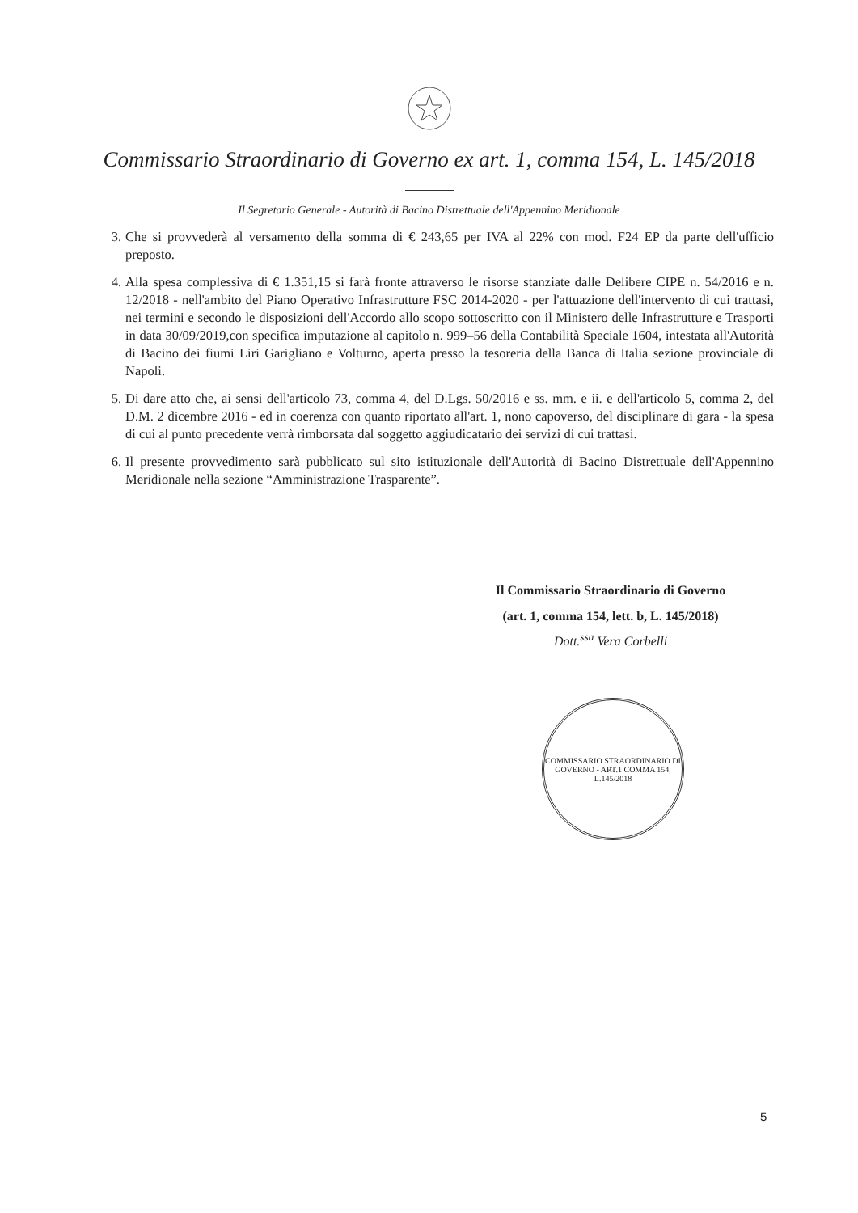Commissario Straordinario di Governo ex art. 1, comma 154, L. 145/2018
Il Segretario Generale - Autorità di Bacino Distrettuale dell'Appennino Meridionale
3. Che si provvederà al versamento della somma di € 243,65 per IVA al 22% con mod. F24 EP da parte dell'ufficio preposto.
4. Alla spesa complessiva di € 1.351,15 si farà fronte attraverso le risorse stanziate dalle Delibere CIPE n. 54/2016 e n. 12/2018 - nell'ambito del Piano Operativo Infrastrutture FSC 2014-2020 - per l'attuazione dell'intervento di cui trattasi, nei termini e secondo le disposizioni dell'Accordo allo scopo sottoscritto con il Ministero delle Infrastrutture e Trasporti in data 30/09/2019,con specifica imputazione al capitolo n. 999–56 della Contabilità Speciale 1604, intestata all'Autorità di Bacino dei fiumi Liri Garigliano e Volturno, aperta presso la tesoreria della Banca di Italia sezione provinciale di Napoli.
5. Di dare atto che, ai sensi dell'articolo 73, comma 4, del D.Lgs. 50/2016 e ss. mm. e ii. e dell'articolo 5, comma 2, del D.M. 2 dicembre 2016 - ed in coerenza con quanto riportato all'art. 1, nono capoverso, del disciplinare di gara - la spesa di cui al punto precedente verrà rimborsata dal soggetto aggiudicatario dei servizi di cui trattasi.
6. Il presente provvedimento sarà pubblicato sul sito istituzionale dell'Autorità di Bacino Distrettuale dell'Appennino Meridionale nella sezione “Amministrazione Trasparente”.
Il Commissario Straordinario di Governo
(art. 1, comma 154, lett. b, L. 145/2018)
Dott.<sup>ssa</sup> Vera Corbelli
COMMISSARIO STRAORDINARIO DI GOVERNO - ART.1 COMMA 154, L.145/2018
5